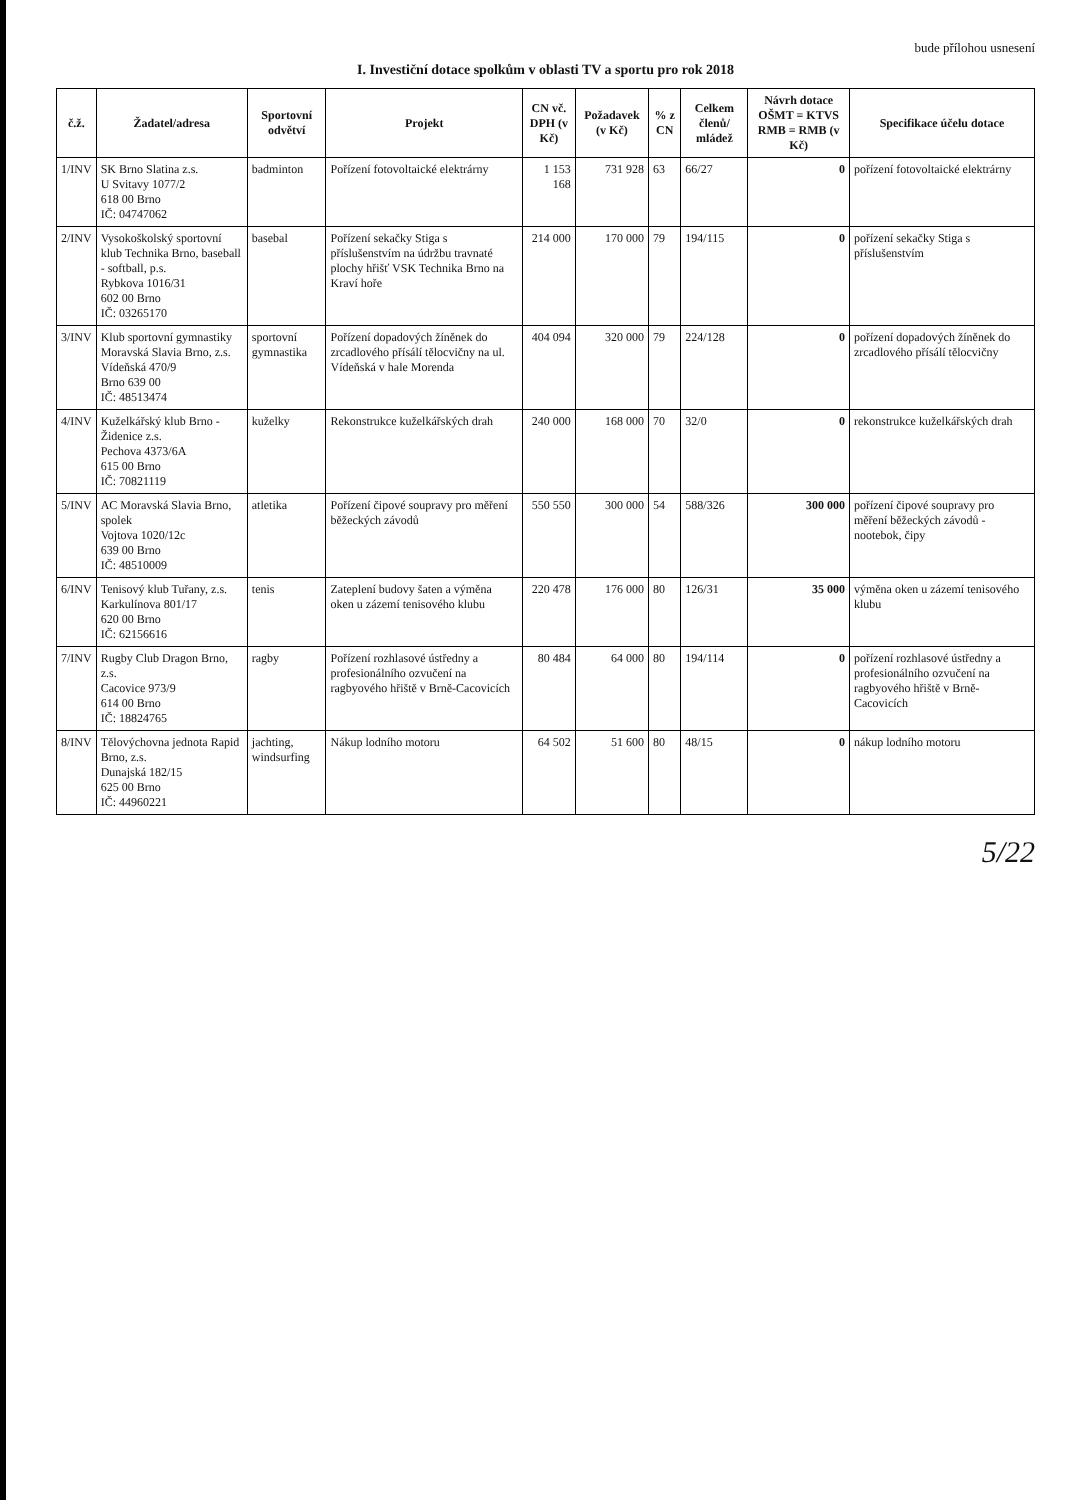bude přílohou usnesení
I. Investiční dotace spolkům v oblasti TV a sportu pro rok 2018
| č.ž. | Žadatel/adresa | Sportovní odvětví | Projekt | CN vč. DPH (v Kč) | Požadavek (v Kč) | % z CN | Celkem členů/ mládež | Návrh dotace OŠMT = KTVS RMB = RMB (v Kč) | Specifikace účelu dotace |
| --- | --- | --- | --- | --- | --- | --- | --- | --- | --- |
| 1/INV | SK Brno Slatina z.s. U Svitavy 1077/2 618 00 Brno IČ: 04747062 | badminton | Pořízení fotovoltaické elektrárny | 1 153 168 | 731 928 | 63 | 66/27 | 0 | pořízení fotovoltaické elektrárny |
| 2/INV | Vysokoškolský sportovní klub Technika Brno, baseball - softball, p.s. Rybkova 1016/31 602 00 Brno IČ: 03265170 | basebal | Pořízení sekačky Stiga s příslušenstvím na údržbu travnaté plochy hřišť VSK Technika Brno na Kraví hoře | 214 000 | 170 000 | 79 | 194/115 | 0 | pořízení sekačky Stiga s příslušenstvím |
| 3/INV | Klub sportovní gymnastiky Moravská Slavia Brno, z.s. Vídeňská 470/9 Brno 639 00 IČ: 48513474 | sportovní gymnastika | Pořízení dopadových žíněnek do zrcadlového přísálí tělocvičny na ul. Vídeňská v hale Morenda | 404 094 | 320 000 | 79 | 224/128 | 0 | pořízení dopadových žíněnek do zrcadlového přísálí tělocvičny |
| 4/INV | Kuželkářský klub Brno - Židenice z.s. Pechova 4373/6A 615 00 Brno IČ: 70821119 | kuželky | Rekonstrukce kuželkářských drah | 240 000 | 168 000 | 70 | 32/0 | 0 | rekonstrukce kuželkářských drah |
| 5/INV | AC Moravská Slavia Brno, spolek Vojtova 1020/12c 639 00 Brno IČ: 48510009 | atletika | Pořízení čipové soupravy pro měření běžeckých závodů | 550 550 | 300 000 | 54 | 588/326 | 300 000 | pořízení čipové soupravy pro měření běžeckých závodů - nootebok, čipy |
| 6/INV | Tenisový klub Tuřany, z.s. Karkulínova 801/17 620 00 Brno IČ: 62156616 | tenis | Zateplení budovy šaten a výměna oken u zázemí tenisového klubu | 220 478 | 176 000 | 80 | 126/31 | 35 000 | výměna oken u zázemí tenisového klubu |
| 7/INV | Rugby Club Dragon Brno, z.s. Cacovice 973/9 614 00 Brno IČ: 18824765 | ragby | Pořízení rozhlasové ústředny a profesionálního ozvučení na ragbyového hřiště v Brně-Cacovicích | 80 484 | 64 000 | 80 | 194/114 | 0 | pořízení rozhlasové ústředny a profesionálního ozvučení na ragbyového hřiště v Brně-Cacovicích |
| 8/INV | Tělovýchovna jednota Rapid Brno, z.s. Dunajská 182/15 625 00 Brno IČ: 44960221 | jachting, windsurfing | Nákup lodního motoru | 64 502 | 51 600 | 80 | 48/15 | 0 | nákup lodního motoru |
5/22